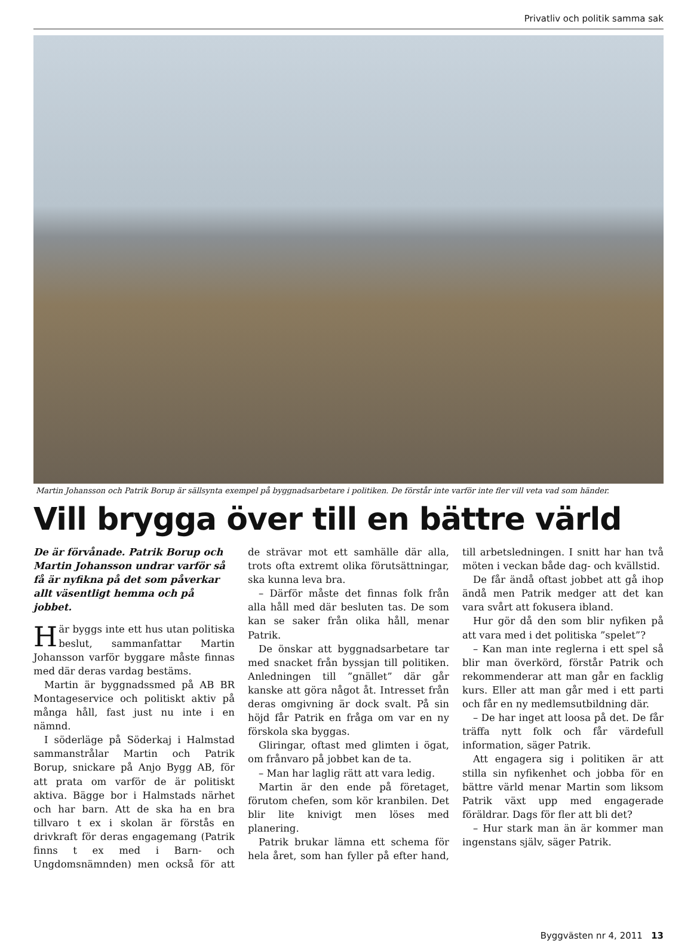Privatliv och politik samma sak
Martin Johansson och Patrik Borup är sällsynta exempel på byggnadsarbetare i politiken. De förstår inte varför inte fler vill veta vad som händer.
Vill brygga över till en bättre värld
De är förvånade. Patrik Borup och Martin Johansson undrar varför så få är nyfikna på det som påverkar allt väsentligt hemma och på jobbet.
Här byggs inte ett hus utan politiska beslut, sammanfattar Martin Johansson varför byggare måste finnas med där deras vardag bestäms.
Martin är byggnadssmed på AB BR Montageservice och politiskt aktiv på många håll, fast just nu inte i en nämnd.
I söderläge på Söderkaj i Halmstad sammanstrålar Martin och Patrik Borup, snickare på Anjo Bygg AB, för att prata om varför de är politiskt aktiva. Bägge bor i Halmstads närhet och har barn. Att de ska ha en bra tillvaro t ex i skolan är förstås en drivkraft för deras engagemang (Patrik finns t ex med i Barn- och Ungdomsnämnden) men också för att de strävar mot ett samhälle där alla, trots ofta extremt olika förutsättningar, ska kunna leva bra.
– Därför måste det finnas folk från alla håll med där besluten tas. De som kan se saker från olika håll, menar Patrik.
De önskar att byggnadsarbetare tar med snacket från byssjan till politiken. Anledningen till ”gnället” där går kanske att göra något åt. Intresset från deras omgivning är dock svalt. På sin höjd får Patrik en fråga om var en ny förskola ska byggas.
Gliringar, oftast med glimten i ögat, om frånvaro på jobbet kan de ta.
– Man har laglig rätt att vara ledig.
Martin är den ende på företaget, förutom chefen, som kör kranbilen. Det blir lite knivigt men löses med planering.
Patrik brukar lämna ett schema för hela året, som han fyller på efter hand, till arbetsledningen. I snitt har han två möten i veckan både dag- och kvällstid.
De får ändå oftast jobbet att gå ihop ändå men Patrik medger att det kan vara svårt att fokusera ibland.
Hur gör då den som blir nyfiken på att vara med i det politiska ”spelet”?
– Kan man inte reglerna i ett spel så blir man överkörd, förstår Patrik och rekommenderar att man går en facklig kurs. Eller att man går med i ett parti och får en ny medlemsutbildning där.
– De har inget att loosa på det. De får träffa nytt folk och får värdefull information, säger Patrik.
Att engagera sig i politiken är att stilla sin nyfikenhet och jobba för en bättre värld menar Martin som liksom Patrik växt upp med engagerade föräldrar. Dags för fler att bli det?
– Hur stark man än är kommer man ingenstans själv, säger Patrik.
Byggvästen nr 4, 2011 13